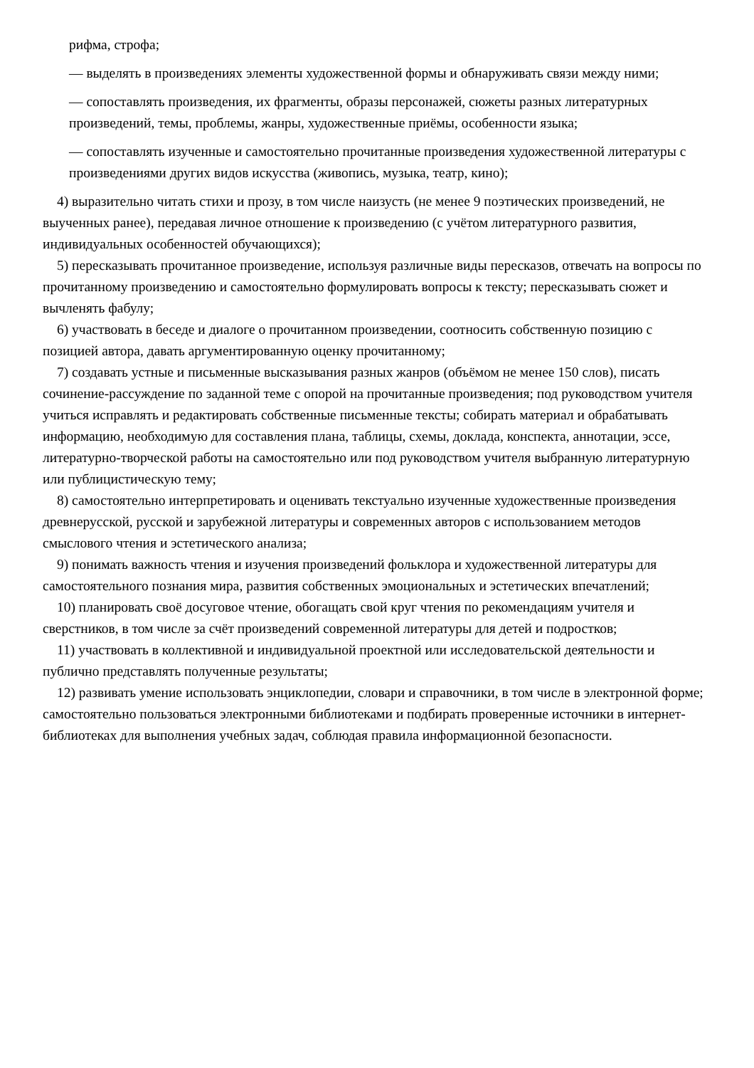рифма, строфа;
— выделять в произведениях элементы художественной формы и обнаруживать связи между ними;
— сопоставлять произведения, их фрагменты, образы персонажей, сюжеты разных литературных произведений, темы, проблемы, жанры, художественные приёмы, особенности языка;
— сопоставлять изученные и самостоятельно прочитанные произведения художественной литературы с произведениями других видов искусства (живопись, музыка, театр, кино);
4) выразительно читать стихи и прозу, в том числе наизусть (не менее 9 поэтических произведений, не выученных ранее), передавая личное отношение к произведению (с учётом литературного развития, индивидуальных особенностей обучающихся);
5) пересказывать прочитанное произведение, используя различные виды пересказов, отвечать на вопросы по прочитанному произведению и самостоятельно формулировать вопросы к тексту; пересказывать сюжет и вычленять фабулу;
6) участвовать в беседе и диалоге о прочитанном произведении, соотносить собственную позицию с позицией автора, давать аргументированную оценку прочитанному;
7) создавать устные и письменные высказывания разных жанров (объёмом не менее 150 слов), писать сочинение-рассуждение по заданной теме с опорой на прочитанные произведения; под руководством учителя учиться исправлять и редактировать собственные письменные тексты; собирать материал и обрабатывать информацию, необходимую для составления плана, таблицы, схемы, доклада, конспекта, аннотации, эссе, литературно-творческой работы на самостоятельно или под руководством учителя выбранную литературную или публицистическую тему;
8) самостоятельно интерпретировать и оценивать текстуально изученные художественные произведения древнерусской, русской и зарубежной литературы и современных авторов с использованием методов смыслового чтения и эстетического анализа;
9) понимать важность чтения и изучения произведений фольклора и художественной литературы для самостоятельного познания мира, развития собственных эмоциональных и эстетических впечатлений;
10) планировать своё досуговое чтение, обогащать свой круг чтения по рекомендациям учителя и сверстников, в том числе за счёт произведений современной литературы для детей и подростков;
11) участвовать в коллективной и индивидуальной проектной или исследовательской деятельности и публично представлять полученные результаты;
12) развивать умение использовать энциклопедии, словари и справочники, в том числе в электронной форме; самостоятельно пользоваться электронными библиотеками и подбирать проверенные источники в интернет-библиотеках для выполнения учебных задач, соблюдая правила информационной безопасности.